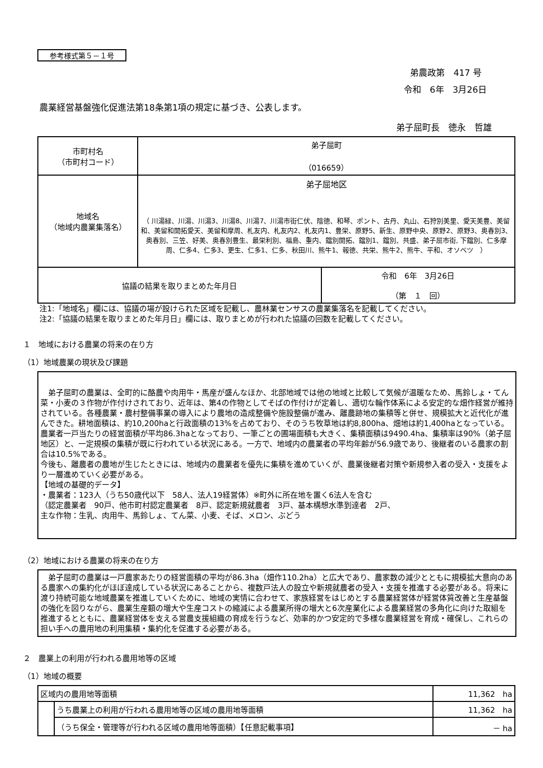参考様式第５－１号
弟農政第　417 号
令和　6年　3月26日
農業経営基盤強化促進法第18条第1項の規定に基づき、公表します。
弟子屈町長　徳永　哲雄
| 市町村名 （市町村コード） | 弟子屈町 （016659） | |
| 地域名 （地域内農業集落名） | 弟子屈地区 （ 川湯緑、川湯、川湯3、川湯8、川湯7、川湯市街仁伏、陰徳、和琴、ポント、古丹、丸山、石狩別美里、愛天美豊、美留和、美留和開拓愛天、美留和摩周、札友内、札友内2、札友内1、豊栄、原野5、新生、原野中央、原野2、原野3、奥春別3、奥春別、三笠、好美、奥春別豊生、最栄利別、福島、重内、鐺別開拓、鐺別1、鐺別、共盛、弟子屈市街, 下鐺別、仁多摩周、仁多4、仁多3、更生、仁多1、仁多、秋田川、熊牛1、報徳、共栄、熊牛2、熊牛、平和、オソベツ ） | |
| 協議の結果を取りまとめた年月日 | | 令和 6年 3月26日 （第 １ 回） |
注1:「地域名」欄には、協議の場が設けられた区域を記載し、農林業センサスの農業集落名を記載してください。
注2:「協議の結果を取りまとめた年月日」欄には、取りまとめが行われた協議の回数を記載してください。
１　地域における農業の将来の在り方
（1）地域農業の現状及び課題
　弟子屈町の農業は、全町的に酪農や肉用牛・馬産が盛んなほか、北部地域では他の地域と比較して気候が温暖なため、馬鈴しょ・てん菜・小麦の３作物が作付けされており、近年は、第4の作物としてそばの作付けが定着し、適切な輪作体系による安定的な畑作経営が維持されている。各種農業・農村整備事業の導入により農地の造成整備や施設整備が進み、離農跡地の集積等と併せ、規模拡大と近代化が進んできた。耕地面積は、約10,200haと行政面積の13%を占めており、そのうち牧草地は約8,800ha、畑地は約1,400haとなっている。農業者一戸当たりの経営面積が平均86.3haとなっており、一筆ごとの圃場面積も大きく、集積面積は9490.4ha、集積率は90%（弟子屈地区）と、一定規模の集積が既に行われている状況にある。一方で、地域内の農業者の平均年齢が56.9歳であり、後継者のいる農家の割合は10.5%である。
今後も、離農者の農地が生じたときには、地域内の農業者を優先に集積を進めていくが、農業後継者対策や新規参入者の受入・支援をより一層進めていく必要がある。
【地域の基礎的データ】
・農業者：123人（うち50歳代以下　58人、法人19経営体）※町外に所在地を置く6法人を含む
（認定農業者　90戸、他市町村認定農業者　8戸、認定新規就農者　3戸、基本構想水準到達者　2戸、
主な作物：生乳、肉用牛、馬鈴しょ、てん菜、小麦、そば、メロン、ぶどう
（2）地域における農業の将来の在り方
　弟子屈町の農業は一戸農家あたりの経営面積の平均が86.3ha（畑作110.2ha）と広大であり、農家数の減少とともに規模拡大意向のある農家への集約化がほぼ達成している状況にあることから、複数戸法人の設立や新規就農者の受入・支援を推進する必要がある。将来に渡り持続可能な地域農業を推進していくために、地域の実情に合わせて、家族経営をはじめとする農業経営体が経営体質改善と生産基盤の強化を図りながら、農業生産額の増大や生産コストの縮減による農業所得の増大と6次産業化による農業経営の多角化に向けた取組を推進するとともに、農業経営体を支える営農支援組織の育成を行うなど、効率的かつ安定的で多様な農業経営を育成・確保し、これらの担い手への農用地の利用集積・集約化を促進する必要がある。
２　農業上の利用が行われる農用地等の区域
（1）地域の概要
| 区域内の農用地等面積 | | 11,362 ha |
| | うち農業上の利用が行われる農用地等の区域の農用地等面積 | 11,362 ha |
| | （うち保全・管理等が行われる区域の農用地等面積）【任意記載事項】 | － ha |